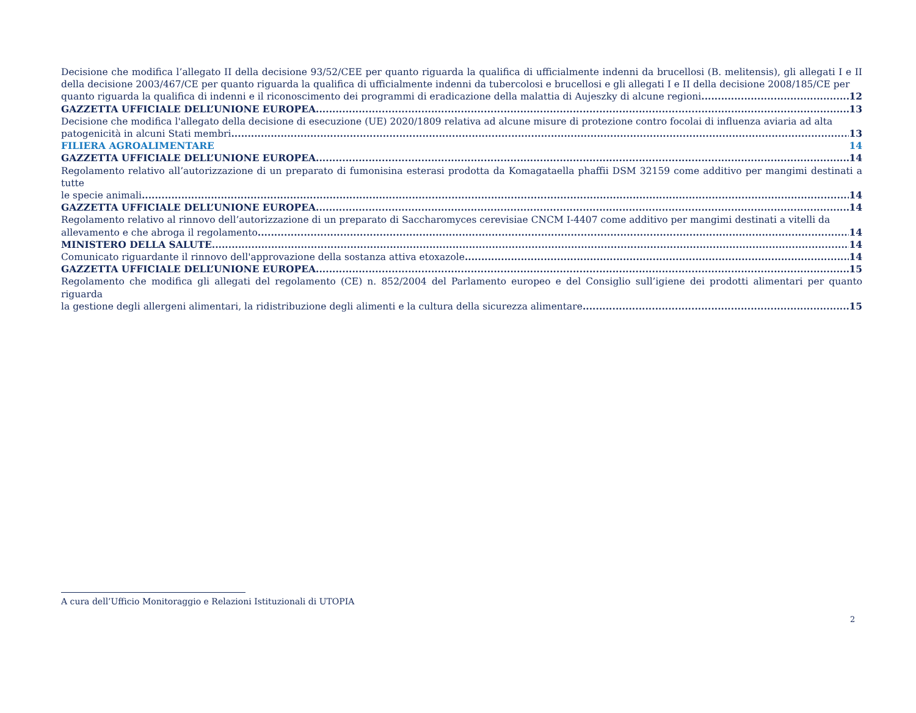Decisione che modifica l’allegato II della decisione 93/52/CEE per quanto riguarda la qualifica di ufficialmente indenni da brucellosi (B. melitensis), gli allegati I e II della decisione 2003/467/CE per quanto riguarda la qualifica di ufficialmente indenni da tubercolosi e brucellosi e gli allegati I e II della decisione 2008/185/CE per
quanto riguarda la qualifica di indenni e il riconoscimento dei programmi di eradicazione della malattia di Aujeszky di alcune regioni 12
GAZZETTA UFFICIALE DELL’UNIONE EUROPEA 13
Decisione che modifica l'allegato della decisione di esecuzione (UE) 2020/1809 relativa ad alcune misure di protezione contro focolai di influenza aviaria ad alta
patogenicità in alcuni Stati membri 13
FILIERA AGROALIMENTARE 14
GAZZETTA UFFICIALE DELL’UNIONE EUROPEA 14
Regolamento relativo all’autorizzazione di un preparato di fumonisina esterasi prodotta da Komagataella phaffii DSM 32159 come additivo per mangimi destinati a tutte
le specie animali 14
GAZZETTA UFFICIALE DELL’UNIONE EUROPEA 14
Regolamento relativo al rinnovo dell’autorizzazione di un preparato di Saccharomyces cerevisiae CNCM I-4407 come additivo per mangimi destinati a vitelli da
allevamento e che abroga il regolamento 14
MINISTERO DELLA SALUTE 14
Comunicato riguardante il rinnovo dell'approvazione della sostanza attiva etoxazole 14
GAZZETTA UFFICIALE DELL’UNIONE EUROPEA 15
Regolamento che modifica gli allegati del regolamento (CE) n. 852/2004 del Parlamento europeo e del Consiglio sull’igiene dei prodotti alimentari per quanto riguarda
la gestione degli allergeni alimentari, la ridistribuzione degli alimenti e la cultura della sicurezza alimentare 15
A cura dell’Ufficio Monitoraggio e Relazioni Istituzionali di UTOPIA
2